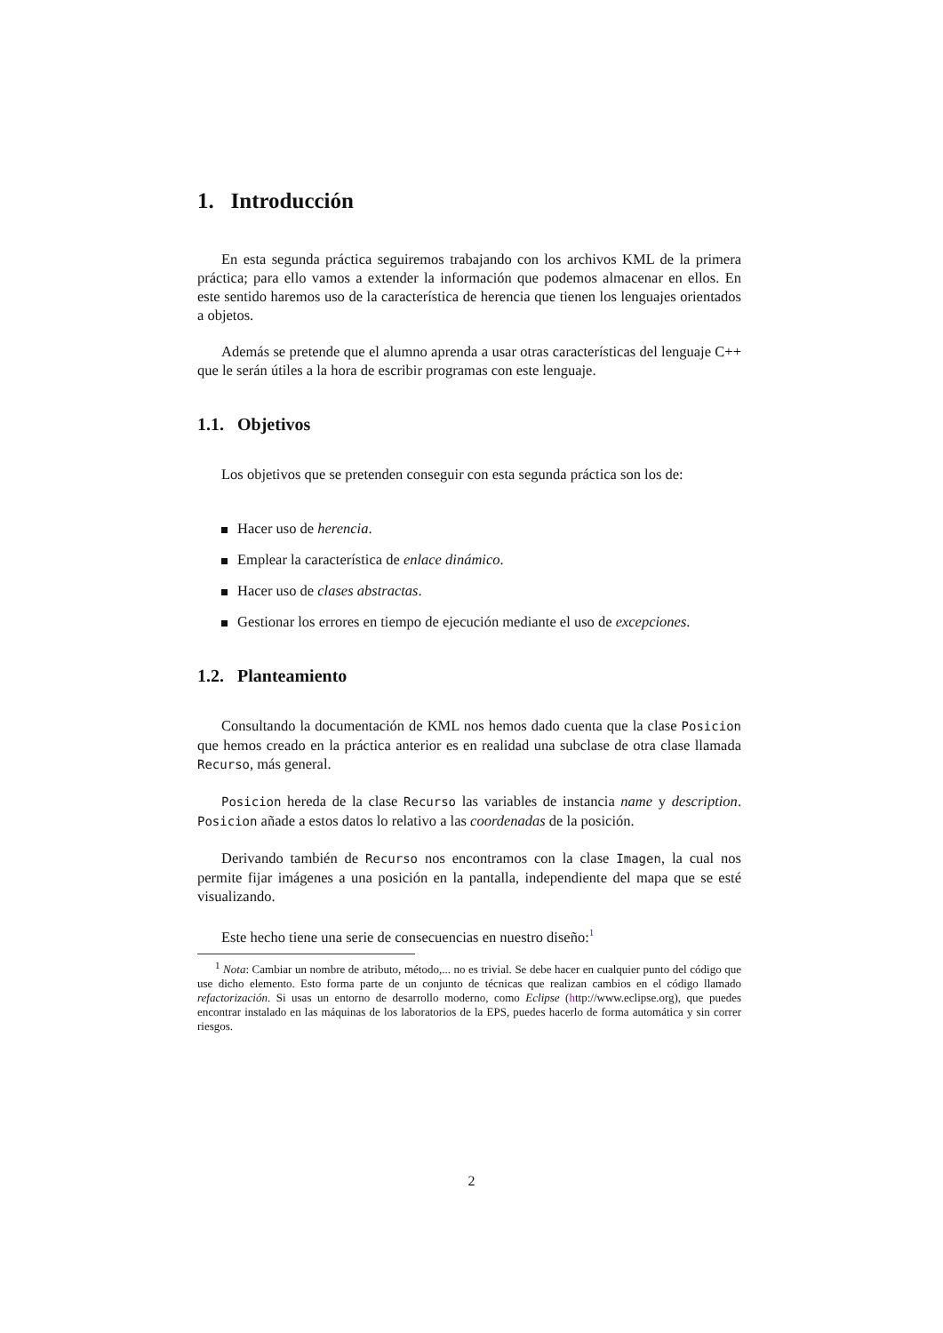1. Introducción
En esta segunda práctica seguiremos trabajando con los archivos KML de la primera práctica; para ello vamos a extender la información que podemos almacenar en ellos. En este sentido haremos uso de la característica de herencia que tienen los lenguajes orientados a objetos.
Además se pretende que el alumno aprenda a usar otras características del lenguaje C++ que le serán útiles a la hora de escribir programas con este lenguaje.
1.1. Objetivos
Los objetivos que se pretenden conseguir con esta segunda práctica son los de:
Hacer uso de herencia.
Emplear la característica de enlace dinámico.
Hacer uso de clases abstractas.
Gestionar los errores en tiempo de ejecución mediante el uso de excepciones.
1.2. Planteamiento
Consultando la documentación de KML nos hemos dado cuenta que la clase Posicion que hemos creado en la práctica anterior es en realidad una subclase de otra clase llamada Recurso, más general.
Posicion hereda de la clase Recurso las variables de instancia name y description. Posicion añade a estos datos lo relativo a las coordenadas de la posición.
Derivando también de Recurso nos encontramos con la clase Imagen, la cual nos permite fijar imágenes a una posición en la pantalla, independiente del mapa que se esté visualizando.
Este hecho tiene una serie de consecuencias en nuestro diseño:<sup>1</sup>
<sup>1</sup> Nota: Cambiar un nombre de atributo, método,... no es trivial. Se debe hacer en cualquier punto del código que use dicho elemento. Esto forma parte de un conjunto de técnicas que realizan cambios en el código llamado refactorización. Si usas un entorno de desarrollo moderno, como Eclipse (http://www.eclipse.org), que puedes encontrar instalado en las máquinas de los laboratorios de la EPS, puedes hacerlo de forma automática y sin correr riesgos.
2